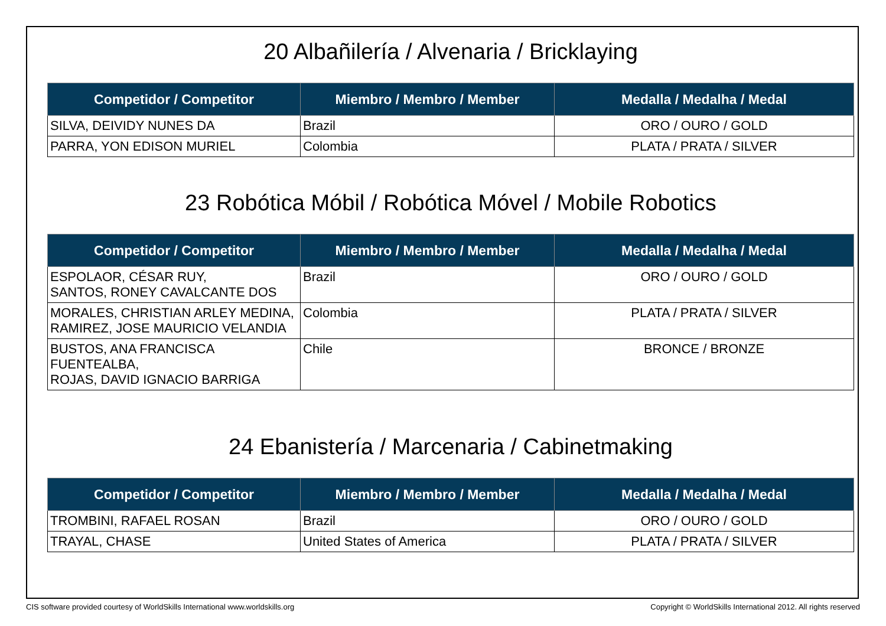20 Albañilería / Alvenaria / Bricklaying
| Competidor / Competitor | Miembro / Membro / Member | Medalla / Medalha / Medal |
| --- | --- | --- |
| SILVA, DEIVIDY NUNES DA | Brazil | ORO / OURO / GOLD |
| PARRA, YON EDISON MURIEL | Colombia | PLATA / PRATA / SILVER |
23 Robótica Móbil / Robótica Móvel / Mobile Robotics
| Competidor / Competitor | Miembro / Membro / Member | Medalla / Medalha / Medal |
| --- | --- | --- |
| ESPOLAOR, CÉSAR RUY, SANTOS, RONEY CAVALCANTE DOS | Brazil | ORO / OURO / GOLD |
| MORALES, CHRISTIAN ARLEY MEDINA, RAMIREZ, JOSE MAURICIO VELANDIA | Colombia | PLATA / PRATA / SILVER |
| BUSTOS, ANA FRANCISCA FUENTEALBA, ROJAS, DAVID IGNACIO BARRIGA | Chile | BRONCE / BRONZE |
24 Ebanistería / Marcenaria / Cabinetmaking
| Competidor / Competitor | Miembro / Membro / Member | Medalla / Medalha / Medal |
| --- | --- | --- |
| TROMBINI, RAFAEL ROSAN | Brazil | ORO / OURO / GOLD |
| TRAYAL, CHASE | United States of America | PLATA / PRATA / SILVER |
CIS software provided courtesy of WorldSkills International www.worldskills.org Copyright © WorldSkills International 2012. All rights reserved